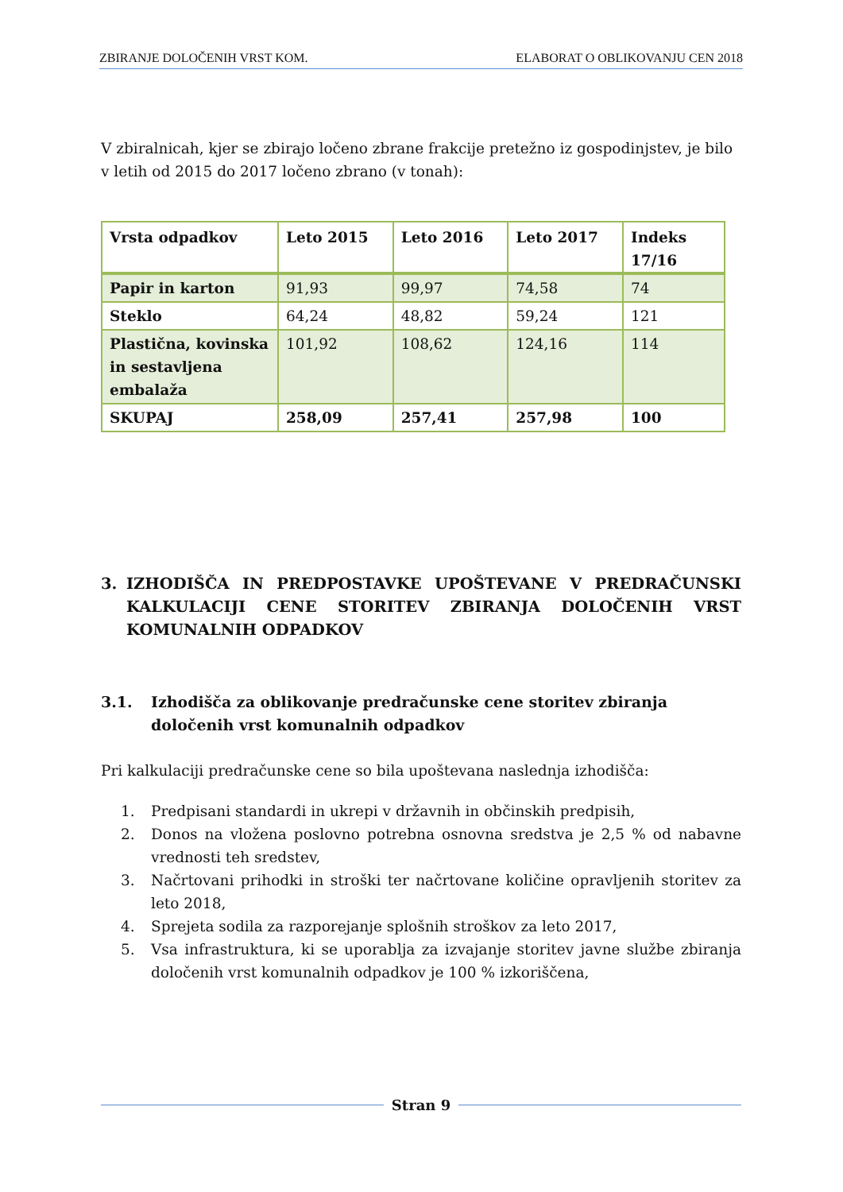ZBIRANJE DOLOČENIH VRST KOM. ELABORAT O OBLIKOVANJU CEN 2018
V zbiralnicah, kjer se zbirajo ločeno zbrane frakcije pretežno iz gospodinjstev, je bilo v letih od 2015 do 2017 ločeno zbrano (v tonah):
| Vrsta odpadkov | Leto 2015 | Leto 2016 | Leto 2017 | Indeks 17/16 |
| --- | --- | --- | --- | --- |
| Papir in karton | 91,93 | 99,97 | 74,58 | 74 |
| Steklo | 64,24 | 48,82 | 59,24 | 121 |
| Plastična, kovinska in sestavljena embalaža | 101,92 | 108,62 | 124,16 | 114 |
| SKUPAJ | 258,09 | 257,41 | 257,98 | 100 |
3. IZHODIŠČA IN PREDPOSTAVKE UPOŠTEVANE V PREDRAČUNSKI KALKULACIJI CENE STORITEV ZBIRANJA DOLOČENIH VRST KOMUNALNIH ODPADKOV
3.1. Izhodišča za oblikovanje predračunske cene storitev zbiranja določenih vrst komunalnih odpadkov
Pri kalkulaciji predračunske cene so bila upoštevana naslednja izhodišča:
1. Predpisani standardi in ukrepi v državnih in občinskih predpisih,
2. Donos na vložena poslovno potrebna osnovna sredstva je 2,5 % od nabavne vrednosti teh sredstev,
3. Načrtovani prihodki in stroški ter načrtovane količine opravljenih storitev za leto 2018,
4. Sprejeta sodila za razporejanje splošnih stroškov za leto 2017,
5. Vsa infrastruktura, ki se uporablja za izvajanje storitev javne službe zbiranja določenih vrst komunalnih odpadkov je 100 % izkoriščena,
Stran 9